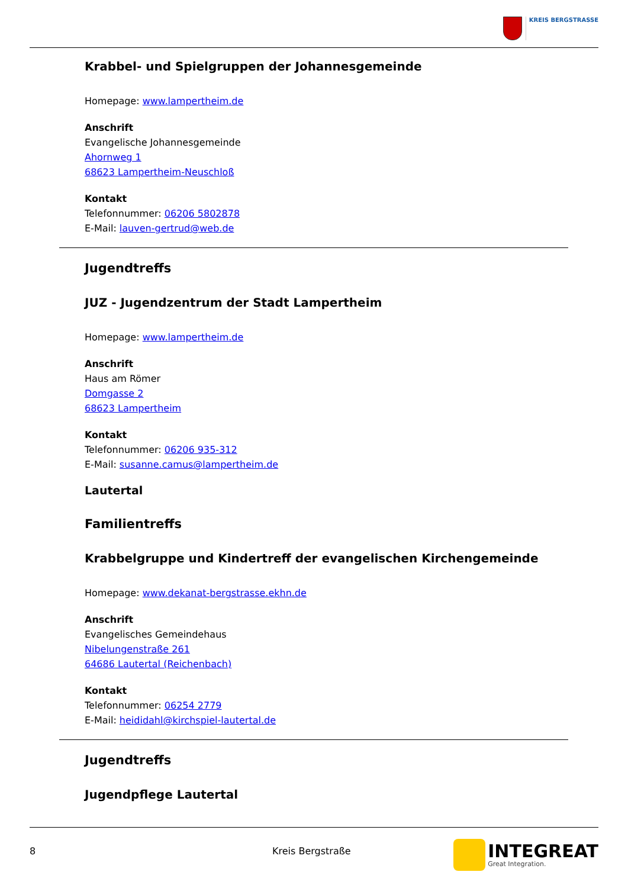KREIS BERGSTRASSE
Krabbel- und Spielgruppen der Johannesgemeinde
Homepage: www.lampertheim.de
Anschrift
Evangelische Johannesgemeinde
Ahornweg 1
68623 Lampertheim-Neuschloß
Kontakt
Telefonnummer: 06206 5802878
E-Mail: lauven-gertrud@web.de
Jugendtreffs
JUZ - Jugendzentrum der Stadt Lampertheim
Homepage: www.lampertheim.de
Anschrift
Haus am Römer
Domgasse 2
68623 Lampertheim
Kontakt
Telefonnummer: 06206 935-312
E-Mail: susanne.camus@lampertheim.de
Lautertal
Familientreffs
Krabbelgruppe und Kindertreff der evangelischen Kirchengemeinde
Homepage: www.dekanat-bergstrasse.ekhn.de
Anschrift
Evangelisches Gemeindehaus
Nibelungenstraße 261
64686 Lautertal (Reichenbach)
Kontakt
Telefonnummer: 06254 2779
E-Mail: heididahl@kirchspiel-lautertal.de
Jugendtreffs
Jugendpflege Lautertal
8 Kreis Bergstraße
INTEGREAT
Great Integration.